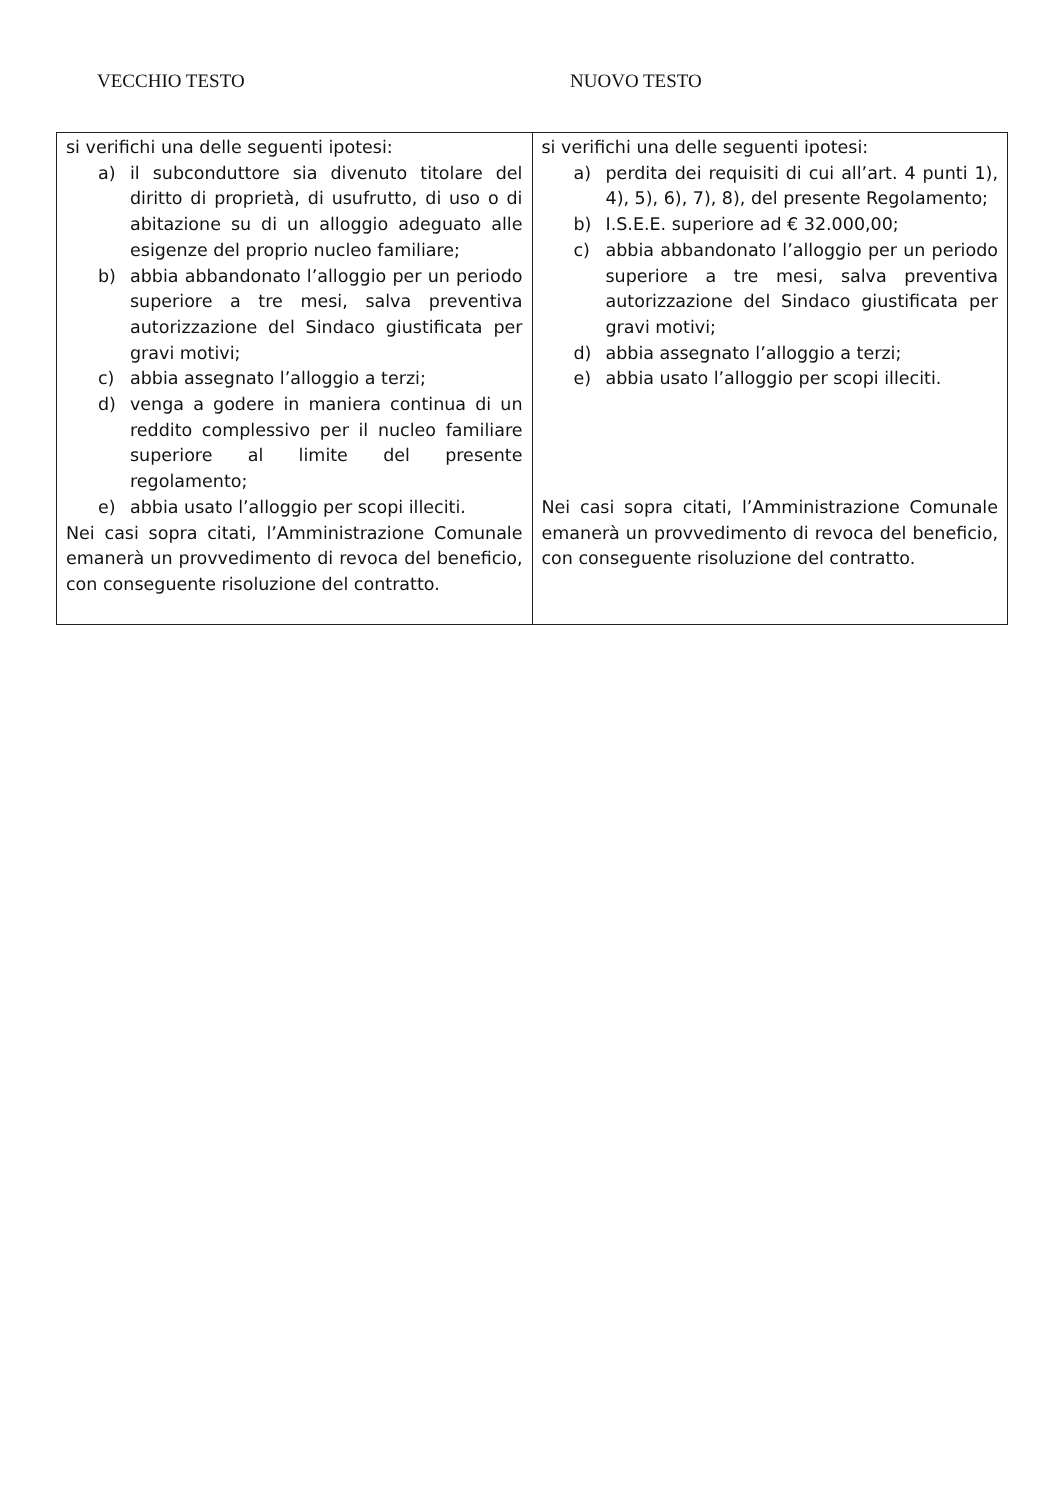VECCHIO TESTO NUOVO TESTO
| si verifichi una delle seguenti ipotesi: a) il subconduttore sia divenuto titolare del diritto di proprietà, di usufrutto, di uso o di abitazione su di un alloggio adeguato alle esigenze del proprio nucleo familiare; b) abbia abbandonato l’alloggio per un periodo superiore a tre mesi, salva preventiva autorizzazione del Sindaco giustificata per gravi motivi; c) abbia assegnato l’alloggio a terzi; d) venga a godere in maniera continua di un reddito complessivo per il nucleo familiare superiore al limite del presente regolamento; e) abbia usato l’alloggio per scopi illeciti. Nei casi sopra citati, l’Amministrazione Comunale emanerà un provvedimento di revoca del beneficio, con conseguente risoluzione del contratto. | si verifichi una delle seguenti ipotesi: a) perdita dei requisiti di cui all’art. 4 punti 1), 4), 5), 6), 7), 8), del presente Regolamento; b) I.S.E.E. superiore ad € 32.000,00; c) abbia abbandonato l’alloggio per un periodo superiore a tre mesi, salva preventiva autorizzazione del Sindaco giustificata per gravi motivi; d) abbia assegnato l’alloggio a terzi; e) abbia usato l’alloggio per scopi illeciti. Nei casi sopra citati, l’Amministrazione Comunale emanerà un provvedimento di revoca del beneficio, con conseguente risoluzione del contratto. |